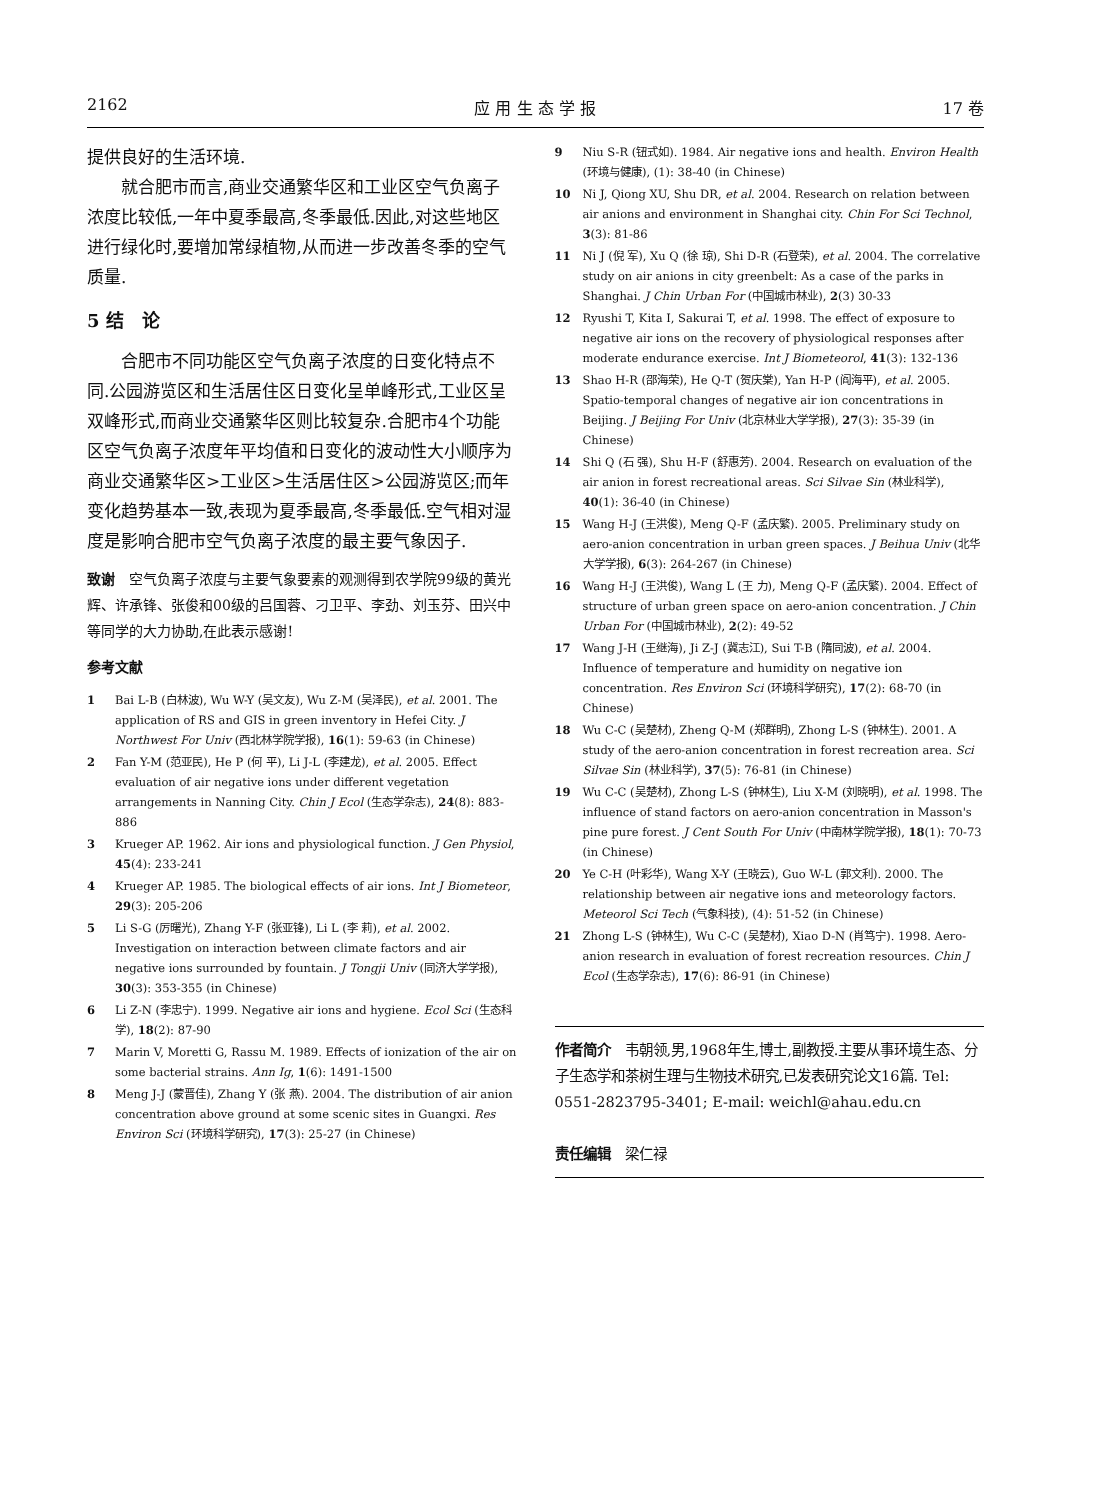2162 应 用 生 态 学 报 17 卷
提供良好的生活环境.
就合肥市而言,商业交通繁华区和工业区空气负离子浓度比较低,一年中夏季最高,冬季最低.因此,对这些地区进行绿化时,要增加常绿植物,从而进一步改善冬季的空气质量.
5 结　论
合肥市不同功能区空气负离子浓度的日变化特点不同.公园游览区和生活居住区日变化呈单峰形式,工业区呈双峰形式,而商业交通繁华区则比较复杂.合肥市4个功能区空气负离子浓度年平均值和日变化的波动性大小顺序为商业交通繁华区>工业区>生活居住区>公园游览区;而年变化趋势基本一致,表现为夏季最高,冬季最低.空气相对湿度是影响合肥市空气负离子浓度的最主要气象因子.
致谢　空气负离子浓度与主要气象要素的观测得到农学院99级的黄光辉、许承锋、张俊和00级的吕国蓉、刁卫平、李劲、刘玉芬、田兴中等同学的大力协助,在此表示感谢!
参考文献
1 Bai L-B (白林波), Wu W-Y (吴文友), Wu Z-M (吴泽民), et al. 2001. The application of RS and GIS in green inventory in Hefei City. J Northwest For Univ (西北林学院学报), 16(1): 59-63 (in Chinese)
2 Fan Y-M (范亚民), He P (何 平), Li J-L (李建龙), et al. 2005. Effect evaluation of air negative ions under different vegetation arrangements in Nanning City. Chin J Ecol (生态学杂志), 24(8): 883-886
3 Krueger AP. 1962. Air ions and physiological function. J Gen Physiol, 45(4): 233-241
4 Krueger AP. 1985. The biological effects of air ions. Int J Biometeor, 29(3): 205-206
5 Li S-G (厉曙光), Zhang Y-F (张亚锋), Li L (李 莉), et al. 2002. Investigation on interaction between climate factors and air negative ions surrounded by fountain. J Tongji Univ (同济大学学报), 30(3): 353-355 (in Chinese)
6 Li Z-N (李忠宁). 1999. Negative air ions and hygiene. Ecol Sci (生态科学), 18(2): 87-90
7 Marin V, Moretti G, Rassu M. 1989. Effects of ionization of the air on some bacterial strains. Ann Ig, 1(6): 1491-1500
8 Meng J-J (蒙晋佳), Zhang Y (张 燕). 2004. The distribution of air anion concentration above ground at some scenic sites in Guangxi. Res Environ Sci (环境科学研究), 17(3): 25-27 (in Chinese)
9 Niu S-R (钮式如). 1984. Air negative ions and health. Environ Health (环境与健康), (1): 38-40 (in Chinese)
10 Ni J, Qiong XU, Shu DR, et al. 2004. Research on relation between air anions and environment in Shanghai city. Chin For Sci Technol, 3(3): 81-86
11 Ni J (倪 军), Xu Q (徐 琼), Shi D-R (石登荣), et al. 2004. The correlative study on air anions in city greenbelt: As a case of the parks in Shanghai. J Chin Urban For (中国城市林业), 2(3) 30-33
12 Ryushi T, Kita I, Sakurai T, et al. 1998. The effect of exposure to negative air ions on the recovery of physiological responses after moderate endurance exercise. Int J Biometeorol, 41(3): 132-136
13 Shao H-R (邵海荣), He Q-T (贺庆棠), Yan H-P (阎海平), et al. 2005. Spatio-temporal changes of negative air ion concentrations in Beijing. J Beijing For Univ (北京林业大学学报), 27(3): 35-39 (in Chinese)
14 Shi Q (石 强), Shu H-F (舒惠芳). 2004. Research on evaluation of the air anion in forest recreational areas. Sci Silvae Sin (林业科学), 40(1): 36-40 (in Chinese)
15 Wang H-J (王洪俊), Meng Q-F (孟庆繁). 2005. Preliminary study on aero-anion concentration in urban green spaces. J Beihua Univ (北华大学学报), 6(3): 264-267 (in Chinese)
16 Wang H-J (王洪俊), Wang L (王 力), Meng Q-F (孟庆繁). 2004. Effect of structure of urban green space on aero-anion concentration. J Chin Urban For (中国城市林业), 2(2): 49-52
17 Wang J-H (王继海), Ji Z-J (冀志江), Sui T-B (隋同波), et al. 2004. Influence of temperature and humidity on negative ion concentration. Res Environ Sci (环境科学研究), 17(2): 68-70 (in Chinese)
18 Wu C-C (吴楚材), Zheng Q-M (郑群明), Zhong L-S (钟林生). 2001. A study of the aero-anion concentration in forest recreation area. Sci Silvae Sin (林业科学), 37(5): 76-81 (in Chinese)
19 Wu C-C (吴楚材), Zhong L-S (钟林生), Liu X-M (刘晓明), et al. 1998. The influence of stand factors on aero-anion concentration in Masson's pine pure forest. J Cent South For Univ (中南林学院学报), 18(1): 70-73 (in Chinese)
20 Ye C-H (叶彩华), Wang X-Y (王晓云), Guo W-L (郭文利). 2000. The relationship between air negative ions and meteorology factors. Meteorol Sci Tech (气象科技), (4): 51-52 (in Chinese)
21 Zhong L-S (钟林生), Wu C-C (吴楚材), Xiao D-N (肖笃宁). 1998. Aero-anion research in evaluation of forest recreation resources. Chin J Ecol (生态学杂志), 17(6): 86-91 (in Chinese)
作者简介　韦朝领,男,1968年生,博士,副教授.主要从事环境生态、分子生态学和茶树生理与生物技术研究,已发表研究论文16篇. Tel: 0551-2823795-3401; E-mail: weichl@ahau.edu.cn
责任编辑　梁仁禄